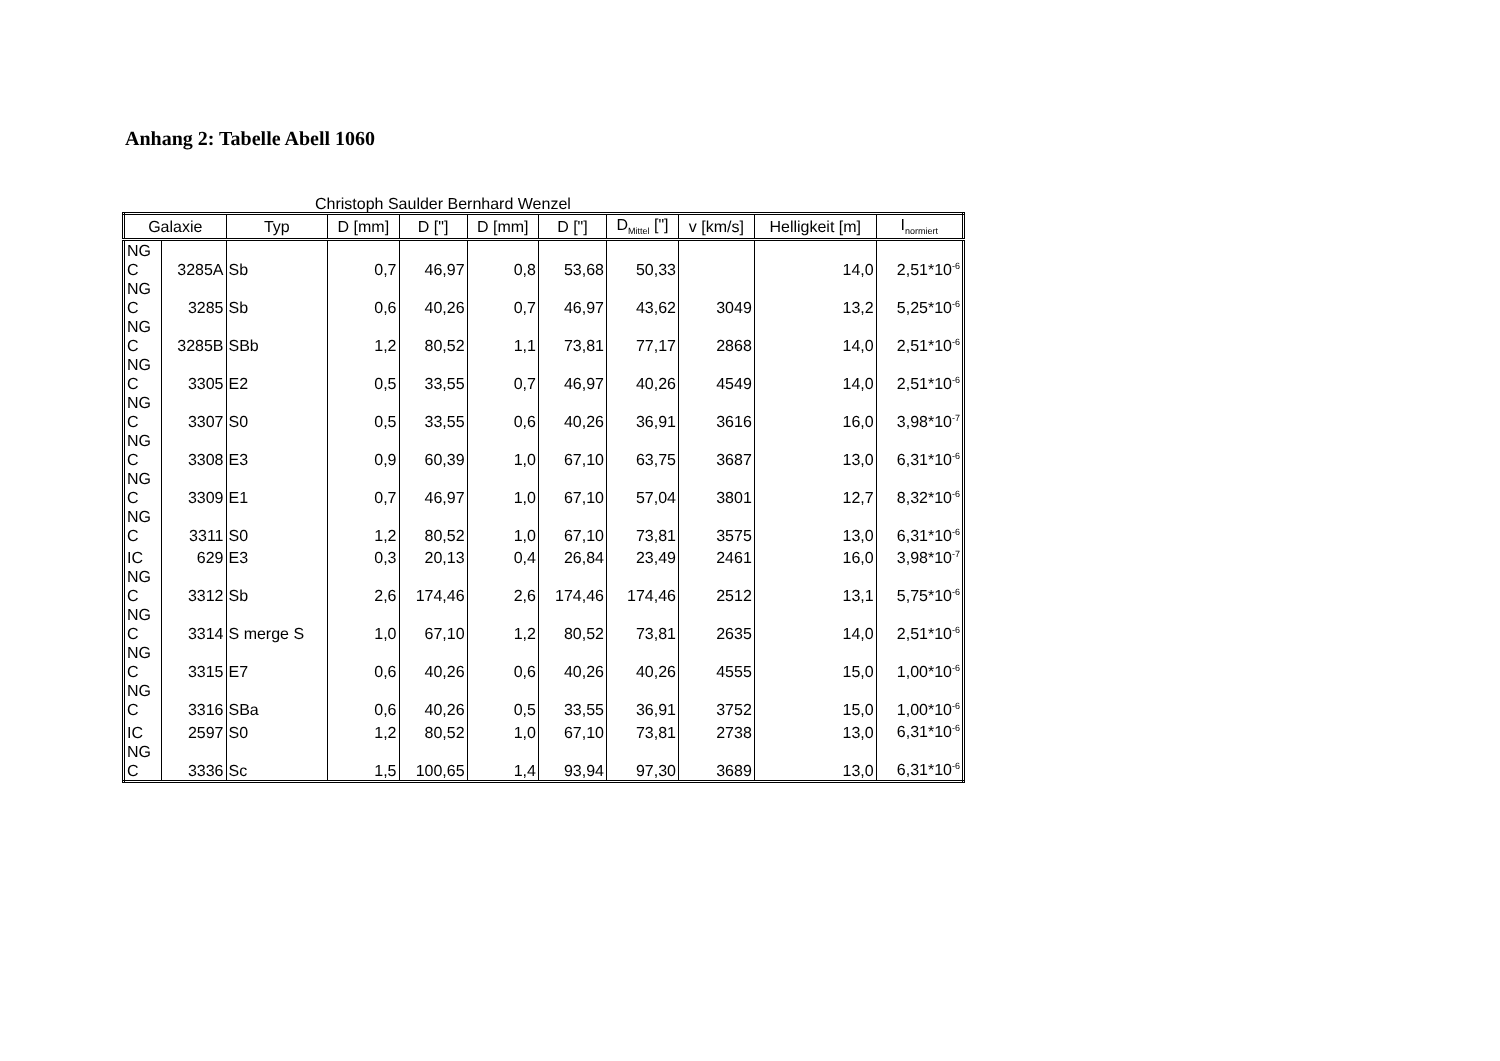Anhang 2: Tabelle Abell 1060
Christoph Saulder Bernhard Wenzel
| Galaxie | | Typ | D [mm] | D ["] | D [mm] | D ["] | D<sub>Mittel</sub> ["] | v [km/s] | Helligkeit [m] | I<sub>normiert</sub> |
| --- | --- | --- | --- | --- | --- | --- | --- | --- | --- | --- |
| NG C | 3285A | Sb | 0,7 | 46,97 | 0,8 | 53,68 | 50,33 | | 14,0 | 2,51*10<sup>-6</sup> |
| NG C | 3285 | Sb | 0,6 | 40,26 | 0,7 | 46,97 | 43,62 | 3049 | 13,2 | 5,25*10<sup>-6</sup> |
| NG C | 3285B | SBb | 1,2 | 80,52 | 1,1 | 73,81 | 77,17 | 2868 | 14,0 | 2,51*10<sup>-6</sup> |
| NG C | 3305 | E2 | 0,5 | 33,55 | 0,7 | 46,97 | 40,26 | 4549 | 14,0 | 2,51*10<sup>-6</sup> |
| NG C | 3307 | S0 | 0,5 | 33,55 | 0,6 | 40,26 | 36,91 | 3616 | 16,0 | 3,98*10<sup>-7</sup> |
| NG C | 3308 | E3 | 0,9 | 60,39 | 1,0 | 67,10 | 63,75 | 3687 | 13,0 | 6,31*10<sup>-6</sup> |
| NG C | 3309 | E1 | 0,7 | 46,97 | 1,0 | 67,10 | 57,04 | 3801 | 12,7 | 8,32*10<sup>-6</sup> |
| NG C | 3311 | S0 | 1,2 | 80,52 | 1,0 | 67,10 | 73,81 | 3575 | 13,0 | 6,31*10<sup>-6</sup> |
| IC | 629 | E3 | 0,3 | 20,13 | 0,4 | 26,84 | 23,49 | 2461 | 16,0 | 3,98*10<sup>-7</sup> |
| NG C | 3312 | Sb | 2,6 | 174,46 | 2,6 | 174,46 | 174,46 | 2512 | 13,1 | 5,75*10<sup>-6</sup> |
| NG C | 3314 | S merge S | 1,0 | 67,10 | 1,2 | 80,52 | 73,81 | 2635 | 14,0 | 2,51*10<sup>-6</sup> |
| NG C | 3315 | E7 | 0,6 | 40,26 | 0,6 | 40,26 | 40,26 | 4555 | 15,0 | 1,00*10<sup>-6</sup> |
| NG C | 3316 | SBa | 0,6 | 40,26 | 0,5 | 33,55 | 36,91 | 3752 | 15,0 | 1,00*10<sup>-6</sup> |
| IC | 2597 | S0 | 1,2 | 80,52 | 1,0 | 67,10 | 73,81 | 2738 | 13,0 | 6,31*10<sup>-6</sup> |
| NG C | 3336 | Sc | 1,5 | 100,65 | 1,4 | 93,94 | 97,30 | 3689 | 13,0 | 6,31*10<sup>-6</sup> |